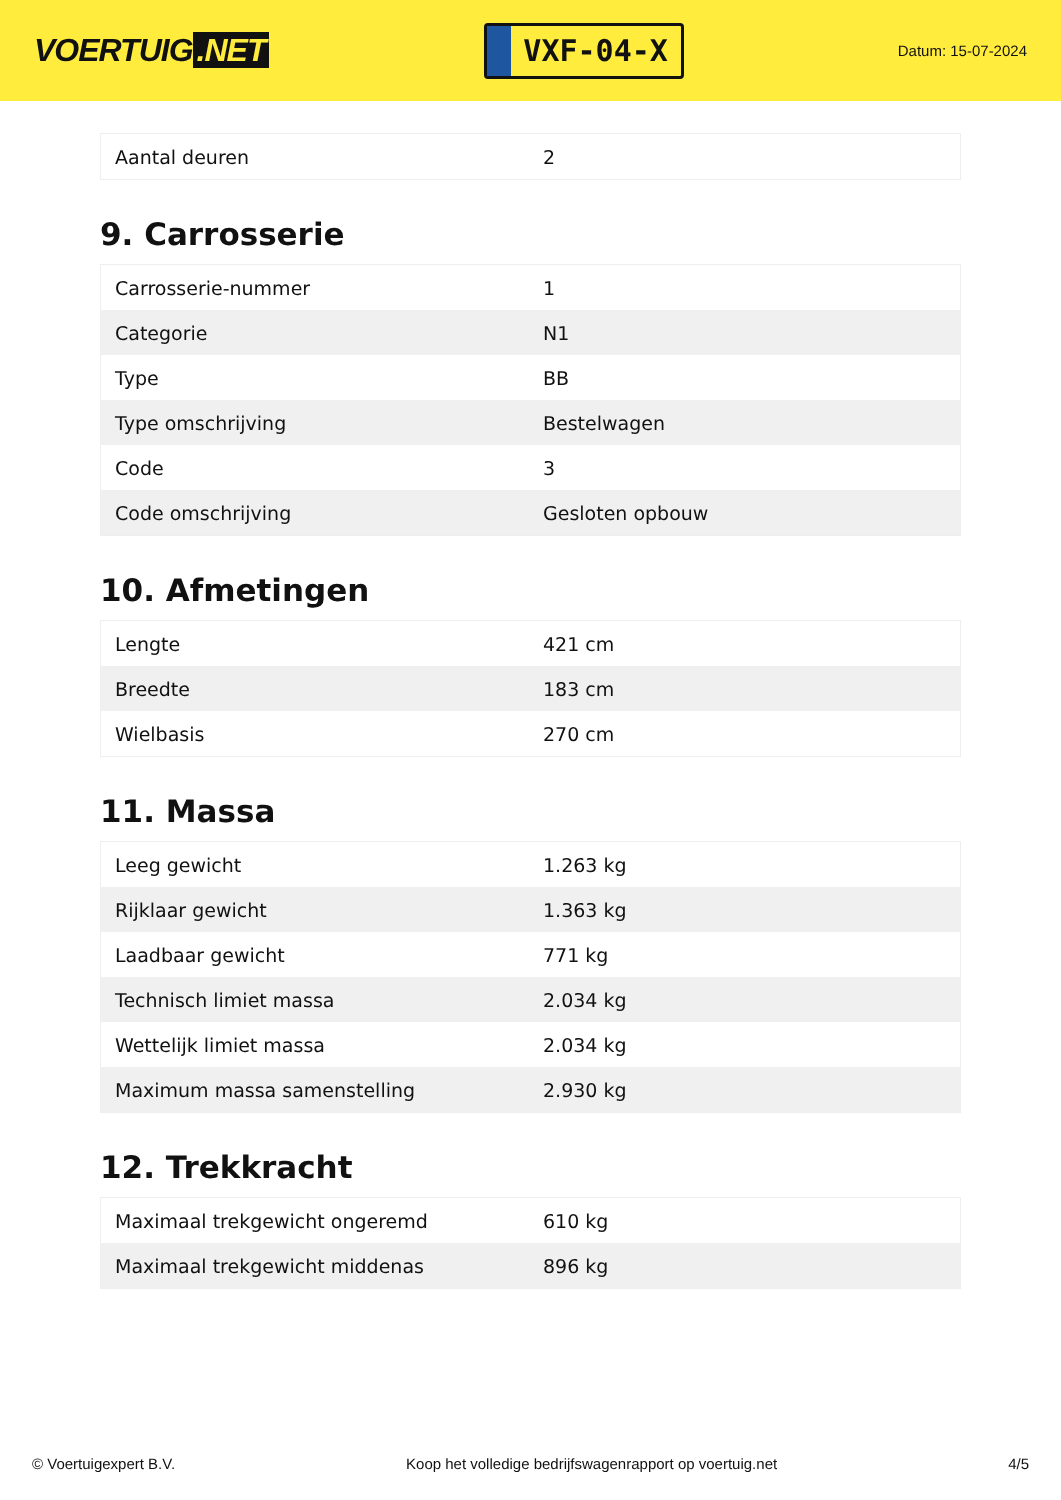VOERTUIG.NET
VXF-04-X
Datum: 15-07-2024
| Aantal deuren | 2 |
9. Carrosserie
| Carrosserie-nummer | 1 |
| Categorie | N1 |
| Type | BB |
| Type omschrijving | Bestelwagen |
| Code | 3 |
| Code omschrijving | Gesloten opbouw |
10. Afmetingen
| Lengte | 421 cm |
| Breedte | 183 cm |
| Wielbasis | 270 cm |
11. Massa
| Leeg gewicht | 1.263 kg |
| Rijklaar gewicht | 1.363 kg |
| Laadbaar gewicht | 771 kg |
| Technisch limiet massa | 2.034 kg |
| Wettelijk limiet massa | 2.034 kg |
| Maximum massa samenstelling | 2.930 kg |
12. Trekkracht
| Maximaal trekgewicht ongeremd | 610 kg |
| Maximaal trekgewicht middenas | 896 kg |
© Voertuigexpert B.V. Koop het volledige bedrijfswagenrapport op voertuig.net 4/5